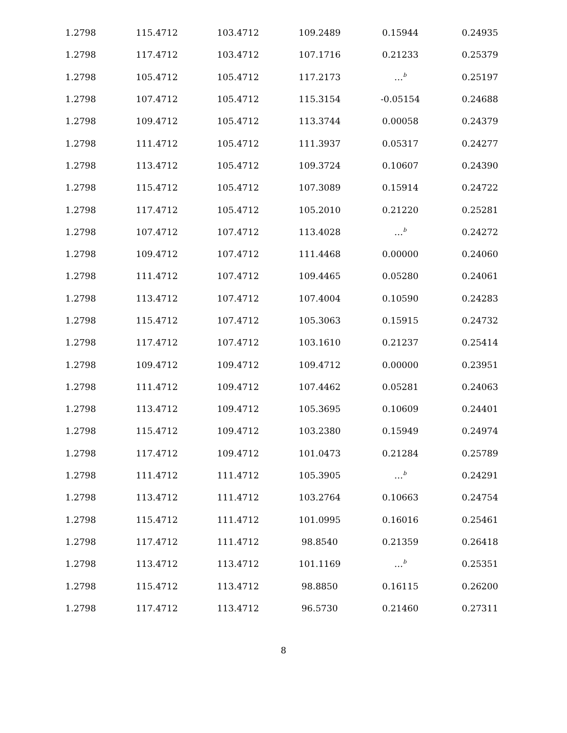| 1.2798 | 115.4712 | 103.4712 | 109.2489 | 0.15944 | 0.24935 |
| 1.2798 | 117.4712 | 103.4712 | 107.1716 | 0.21233 | 0.25379 |
| 1.2798 | 105.4712 | 105.4712 | 117.2173 | …<sup>b</sup> | 0.25197 |
| 1.2798 | 107.4712 | 105.4712 | 115.3154 | -0.05154 | 0.24688 |
| 1.2798 | 109.4712 | 105.4712 | 113.3744 | 0.00058 | 0.24379 |
| 1.2798 | 111.4712 | 105.4712 | 111.3937 | 0.05317 | 0.24277 |
| 1.2798 | 113.4712 | 105.4712 | 109.3724 | 0.10607 | 0.24390 |
| 1.2798 | 115.4712 | 105.4712 | 107.3089 | 0.15914 | 0.24722 |
| 1.2798 | 117.4712 | 105.4712 | 105.2010 | 0.21220 | 0.25281 |
| 1.2798 | 107.4712 | 107.4712 | 113.4028 | …<sup>b</sup> | 0.24272 |
| 1.2798 | 109.4712 | 107.4712 | 111.4468 | 0.00000 | 0.24060 |
| 1.2798 | 111.4712 | 107.4712 | 109.4465 | 0.05280 | 0.24061 |
| 1.2798 | 113.4712 | 107.4712 | 107.4004 | 0.10590 | 0.24283 |
| 1.2798 | 115.4712 | 107.4712 | 105.3063 | 0.15915 | 0.24732 |
| 1.2798 | 117.4712 | 107.4712 | 103.1610 | 0.21237 | 0.25414 |
| 1.2798 | 109.4712 | 109.4712 | 109.4712 | 0.00000 | 0.23951 |
| 1.2798 | 111.4712 | 109.4712 | 107.4462 | 0.05281 | 0.24063 |
| 1.2798 | 113.4712 | 109.4712 | 105.3695 | 0.10609 | 0.24401 |
| 1.2798 | 115.4712 | 109.4712 | 103.2380 | 0.15949 | 0.24974 |
| 1.2798 | 117.4712 | 109.4712 | 101.0473 | 0.21284 | 0.25789 |
| 1.2798 | 111.4712 | 111.4712 | 105.3905 | …<sup>b</sup> | 0.24291 |
| 1.2798 | 113.4712 | 111.4712 | 103.2764 | 0.10663 | 0.24754 |
| 1.2798 | 115.4712 | 111.4712 | 101.0995 | 0.16016 | 0.25461 |
| 1.2798 | 117.4712 | 111.4712 | 98.8540 | 0.21359 | 0.26418 |
| 1.2798 | 113.4712 | 113.4712 | 101.1169 | …<sup>b</sup> | 0.25351 |
| 1.2798 | 115.4712 | 113.4712 | 98.8850 | 0.16115 | 0.26200 |
| 1.2798 | 117.4712 | 113.4712 | 96.5730 | 0.21460 | 0.27311 |
8